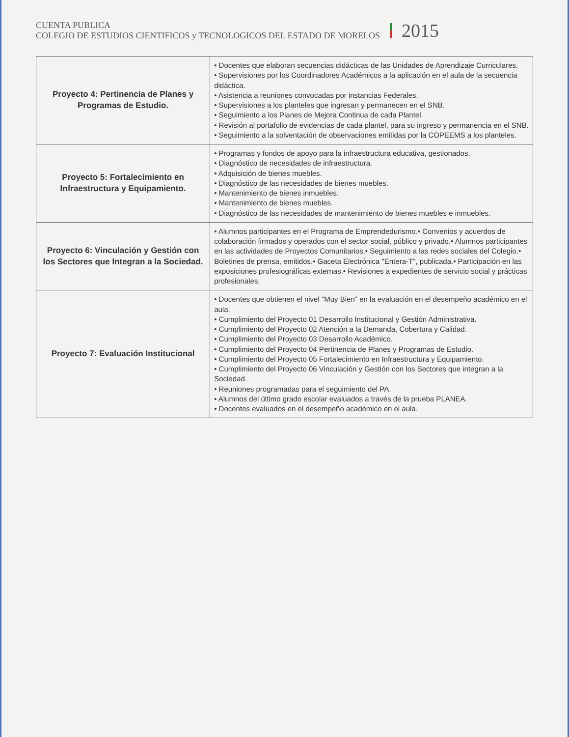CUENTA PUBLICA
COLEGIO DE ESTUDIOS CIENTIFICOS y TECNOLOGICOS DEL ESTADO DE MORELOS
2015
| Proyecto 4: Pertinencia de Planes y Programas de Estudio. | • Docentes que elaboran secuencias didácticas de las Unidades de Aprendizaje Curriculares. • Supervisiones por los Coordinadores Académicos a la aplicación en el aula de la secuencia didáctica. • Asistencia a reuniones convocadas por instancias Federales. • Supervisiones a los planteles que ingresan y permanecen en el SNB. • Seguimiento a los Planes de Mejora Continua de cada Plantel. • Revisión al portafolio de evidencias de cada plantel, para su ingreso y permanencia en el SNB. • Seguimiento a la solventación de observaciones emitidas por la COPEEMS a los planteles. |
| Proyecto 5: Fortalecimiento en Infraestructura y Equipamiento. | • Programas y fondos de apoyo para la infraestructura educativa, gestionados. • Diagnóstico de necesidades de infraestructura. • Adquisición de bienes muebles. • Diagnóstico de las necesidades de bienes muebles. • Mantenimiento de bienes inmuebles. • Mantenimiento de bienes muebles. • Diagnóstico de las necesidades de mantenimiento de bienes muebles e inmuebles. |
| Proyecto 6: Vinculación y Gestión con los Sectores que Integran a la Sociedad. | • Alumnos participantes en el Programa de Emprendedurismo.• Convenios y acuerdos de colaboración firmados y operados con el sector social, público y privado.• Alumnos participantes en las actividades de Proyectos Comunitarios.• Seguimiento a las redes sociales del Colegio.• Boletines de prensa, emitidos.• Gaceta Electrónica "Entera-T", publicada.• Participación en las exposiciones profesiográficas externas.• Revisiones a expedientes de servicio social y prácticas profesionales. |
| Proyecto 7: Evaluación Institucional | • Docentes que obtienen el nivel "Muy Bien" en la evaluación en el desempeño académico en el aula. • Cumplimiento del Proyecto 01 Desarrollo Institucional y Gestión Administrativa. • Cumplimiento del Proyecto 02 Atención a la Demanda, Cobertura y Calidad. • Cumplimiento del Proyecto 03 Desarrollo Académico. • Cumplimiento del Proyecto 04 Pertinencia de Planes y Programas de Estudio. • Cumplimiento del Proyecto 05 Fortalecimiento en Infraestructura y Equipamiento. • Cumplimiento del Proyecto 06 Vinculación y Gestión con los Sectores que integran a la Sociedad. • Reuniones programadas para el seguimiento del PA. • Alumnos del último grado escolar evaluados a través de la prueba PLANEA. • Docentes evaluados en el desempeño académico en el aula. |